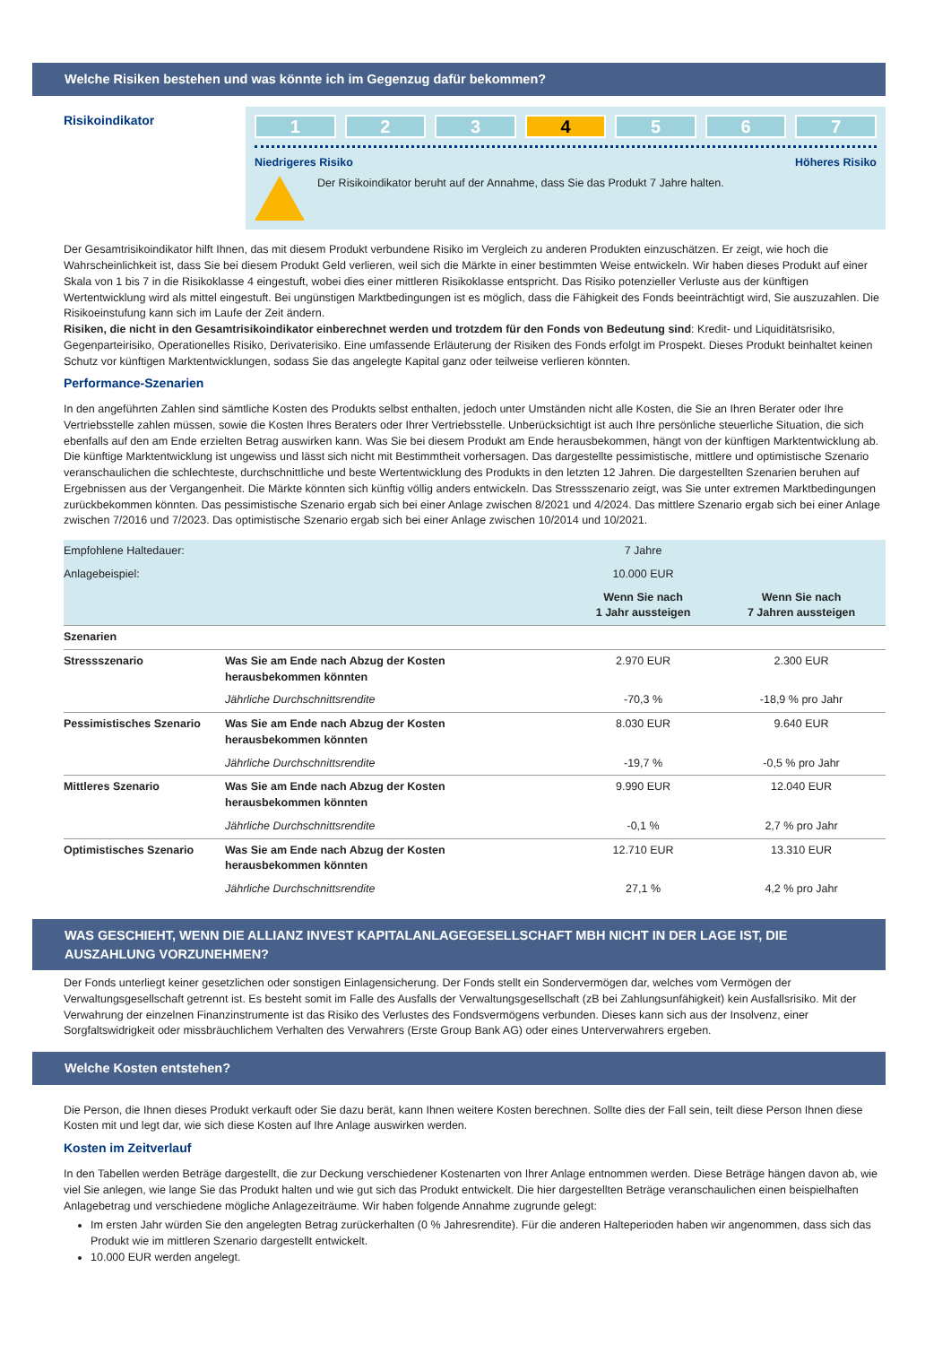Welche Risiken bestehen und was könnte ich im Gegenzug dafür bekommen?
Risikoindikator
1 2 3 4 5 6 7
Niedrigeres Risiko Höheres Risiko
Der Risikoindikator beruht auf der Annahme, dass Sie das Produkt 7 Jahre halten.
Der Gesamtrisikoindikator hilft Ihnen, das mit diesem Produkt verbundene Risiko im Vergleich zu anderen Produkten einzuschätzen. Er zeigt, wie hoch die Wahrscheinlichkeit ist, dass Sie bei diesem Produkt Geld verlieren, weil sich die Märkte in einer bestimmten Weise entwickeln. Wir haben dieses Produkt auf einer Skala von 1 bis 7 in die Risikoklasse 4 eingestuft, wobei dies einer mittleren Risikoklasse entspricht. Das Risiko potenzieller Verluste aus der künftigen Wertentwicklung wird als mittel eingestuft. Bei ungünstigen Marktbedingungen ist es möglich, dass die Fähigkeit des Fonds beeinträchtigt wird, Sie auszuzahlen. Die Risikoeinstufung kann sich im Laufe der Zeit ändern.
Risiken, die nicht in den Gesamtrisikoindikator einberechnet werden und trotzdem für den Fonds von Bedeutung sind: Kredit- und Liquiditätsrisiko, Gegenparteirisiko, Operationelles Risiko, Derivaterisiko. Eine umfassende Erläuterung der Risiken des Fonds erfolgt im Prospekt. Dieses Produkt beinhaltet keinen Schutz vor künftigen Marktentwicklungen, sodass Sie das angelegte Kapital ganz oder teilweise verlieren könnten.
Performance-Szenarien
In den angeführten Zahlen sind sämtliche Kosten des Produkts selbst enthalten, jedoch unter Umständen nicht alle Kosten, die Sie an Ihren Berater oder Ihre Vertriebsstelle zahlen müssen, sowie die Kosten Ihres Beraters oder Ihrer Vertriebsstelle. Unberücksichtigt ist auch Ihre persönliche steuerliche Situation, die sich ebenfalls auf den am Ende erzielten Betrag auswirken kann. Was Sie bei diesem Produkt am Ende herausbekommen, hängt von der künftigen Marktentwicklung ab. Die künftige Marktentwicklung ist ungewiss und lässt sich nicht mit Bestimmtheit vorhersagen. Das dargestellte pessimistische, mittlere und optimistische Szenario veranschaulichen die schlechteste, durchschnittliche und beste Wertentwicklung des Produkts in den letzten 12 Jahren. Die dargestellten Szenarien beruhen auf Ergebnissen aus der Vergangenheit. Die Märkte könnten sich künftig völlig anders entwickeln. Das Stressszenario zeigt, was Sie unter extremen Marktbedingungen zurückbekommen könnten. Das pessimistische Szenario ergab sich bei einer Anlage zwischen 8/2021 und 4/2024. Das mittlere Szenario ergab sich bei einer Anlage zwischen 7/2016 und 7/2023. Das optimistische Szenario ergab sich bei einer Anlage zwischen 10/2014 und 10/2021.
| Empfohlene Haltedauer: | | 7 Jahre | |
| Anlagebeispiel: | | 10.000 EUR | |
| | | Wenn Sie nach 1 Jahr aussteigen | Wenn Sie nach 7 Jahren aussteigen |
| Szenarien | | | |
| Stressszenario | Was Sie am Ende nach Abzug der Kosten herausbekommen könnten | 2.970 EUR | 2.300 EUR |
| | Jährliche Durchschnittsrendite | -70,3 % | -18,9 % pro Jahr |
| Pessimistisches Szenario | Was Sie am Ende nach Abzug der Kosten herausbekommen könnten | 8.030 EUR | 9.640 EUR |
| | Jährliche Durchschnittsrendite | -19,7 % | -0,5 % pro Jahr |
| Mittleres Szenario | Was Sie am Ende nach Abzug der Kosten herausbekommen könnten | 9.990 EUR | 12.040 EUR |
| | Jährliche Durchschnittsrendite | -0,1 % | 2,7 % pro Jahr |
| Optimistisches Szenario | Was Sie am Ende nach Abzug der Kosten herausbekommen könnten | 12.710 EUR | 13.310 EUR |
| | Jährliche Durchschnittsrendite | 27,1 % | 4,2 % pro Jahr |
WAS GESCHIEHT, WENN DIE ALLIANZ INVEST KAPITALANLAGEGESELLSCHAFT MBH NICHT IN DER LAGE IST, DIE AUSZAHLUNG VORZUNEHMEN?
Der Fonds unterliegt keiner gesetzlichen oder sonstigen Einlagensicherung. Der Fonds stellt ein Sondervermögen dar, welches vom Vermögen der Verwaltungsgesellschaft getrennt ist. Es besteht somit im Falle des Ausfalls der Verwaltungsgesellschaft (zB bei Zahlungsunfähigkeit) kein Ausfallsrisiko. Mit der Verwahrung der einzelnen Finanzinstrumente ist das Risiko des Verlustes des Fondsvermögens verbunden. Dieses kann sich aus der Insolvenz, einer Sorgfaltswidrigkeit oder missbräuchlichem Verhalten des Verwahrers (Erste Group Bank AG) oder eines Unterverwahrers ergeben.
Welche Kosten entstehen?
Die Person, die Ihnen dieses Produkt verkauft oder Sie dazu berät, kann Ihnen weitere Kosten berechnen. Sollte dies der Fall sein, teilt diese Person Ihnen diese Kosten mit und legt dar, wie sich diese Kosten auf Ihre Anlage auswirken werden.
Kosten im Zeitverlauf
In den Tabellen werden Beträge dargestellt, die zur Deckung verschiedener Kostenarten von Ihrer Anlage entnommen werden. Diese Beträge hängen davon ab, wie viel Sie anlegen, wie lange Sie das Produkt halten und wie gut sich das Produkt entwickelt. Die hier dargestellten Beträge veranschaulichen einen beispielhaften Anlagebetrag und verschiedene mögliche Anlagezeiträume. Wir haben folgende Annahme zugrunde gelegt:
Im ersten Jahr würden Sie den angelegten Betrag zurückerhalten (0 % Jahresrendite). Für die anderen Halteperioden haben wir angenommen, dass sich das Produkt wie im mittleren Szenario dargestellt entwickelt.
10.000 EUR werden angelegt.